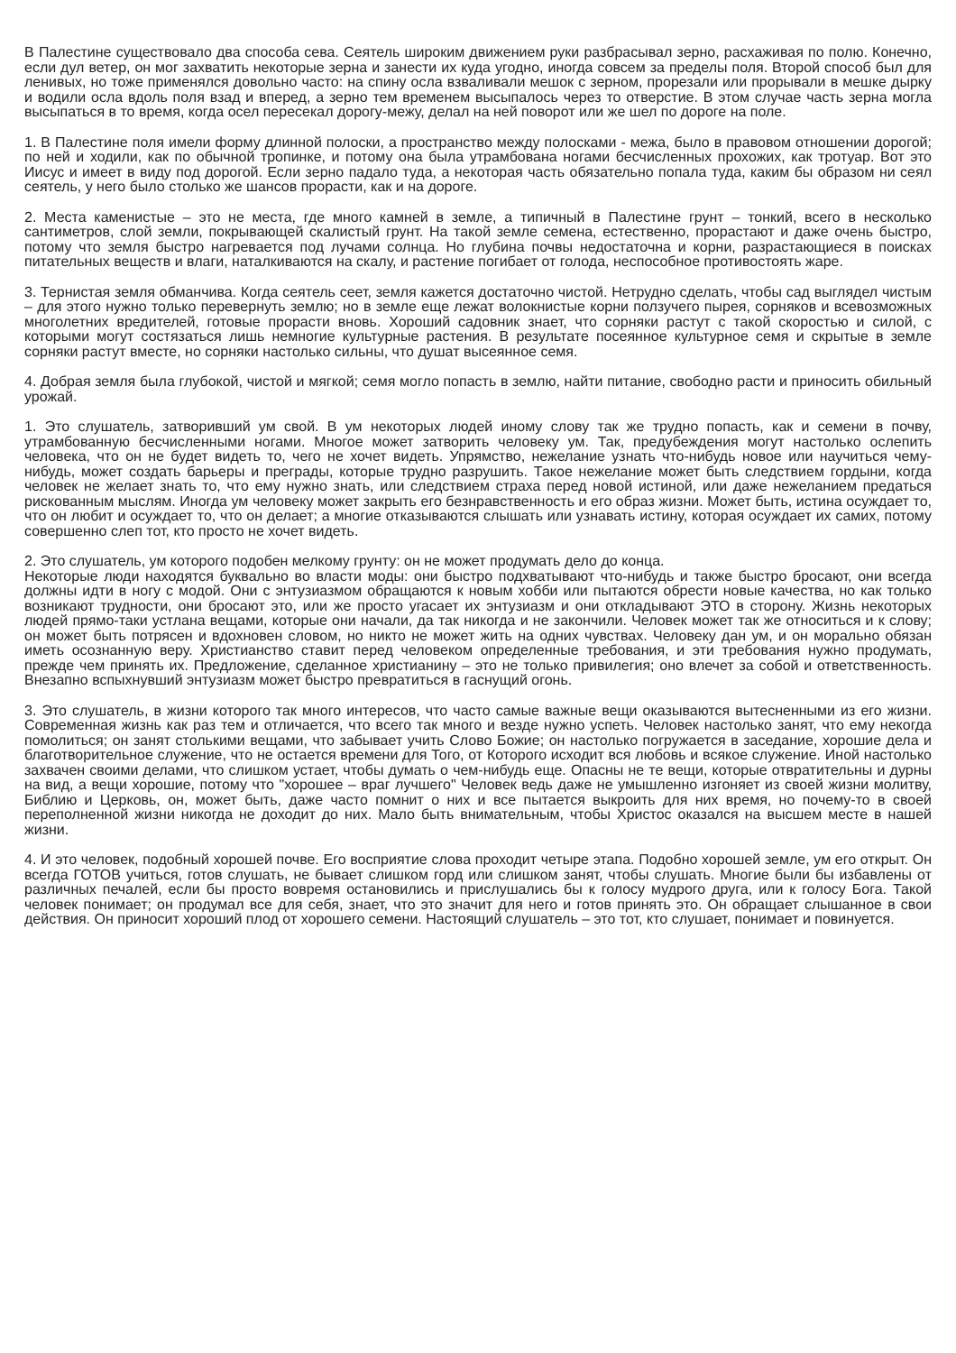В Палестине существовало два способа сева. Сеятель широким движением руки разбрасывал зерно, расхаживая по полю. Конечно, если дул ветер, он мог захватить некоторые зерна и занести их куда угодно, иногда совсем за пределы поля. Второй способ был для ленивых, но тоже применялся довольно часто: на спину осла взваливали мешок с зерном, прорезали или прорывали в мешке дырку и водили осла вдоль поля взад и вперед, а зерно тем временем высыпалось через то отверстие. В этом случае часть зерна могла высыпаться в то время, когда осел пересекал дорогу-межу, делал на ней поворот или же шел по дороге на поле.
1. В Палестине поля имели форму длинной полоски, а пространство между полосками - межа, было в правовом отношении дорогой; по ней и ходили, как по обычной тропинке, и потому она была утрамбована ногами бесчисленных прохожих, как тротуар. Вот это Иисус и имеет в виду под дорогой. Если зерно падало туда, а некоторая часть обязательно попала туда, каким бы образом ни сеял сеятель, у него было столько же шансов прорасти, как и на дороге.
2. Места каменистые – это не места, где много камней в земле, а типичный в Палестине грунт – тонкий, всего в несколько сантиметров, слой земли, покрывающей скалистый грунт. На такой земле семена, естественно, прорастают и даже очень быстро, потому что земля быстро нагревается под лучами солнца. Но глубина почвы недостаточна и корни, разрастающиеся в поисках питательных веществ и влаги, наталкиваются на скалу, и растение погибает от голода, неспособное противостоять жаре.
3. Тернистая земля обманчива. Когда сеятель сеет, земля кажется достаточно чистой. Нетрудно сделать, чтобы сад выглядел чистым – для этого нужно только перевернуть землю; но в земле еще лежат волокнистые корни ползучего пырея, сорняков и всевозможных многолетних вредителей, готовые прорасти вновь. Хороший садовник знает, что сорняки растут с такой скоростью и силой, с которыми могут состязаться лишь немногие культурные растения. В результате посеянное культурное семя и скрытые в земле сорняки растут вместе, но сорняки настолько сильны, что душат высеянное семя.
4. Добрая земля была глубокой, чистой и мягкой; семя могло попасть в землю, найти питание, свободно расти и приносить обильный урожай.
1. Это слушатель, затворивший ум свой. В ум некоторых людей иному слову так же трудно попасть, как и семени в почву, утрамбованную бесчисленными ногами. Многое может затворить человеку ум. Так, предубеждения могут настолько ослепить человека, что он не будет видеть то, чего не хочет видеть. Упрямство, нежелание узнать что-нибудь новое или научиться чему-нибудь, может создать барьеры и преграды, которые трудно разрушить. Такое нежелание может быть следствием гордыни, когда человек не желает знать то, что ему нужно знать, или следствием страха перед новой истиной, или даже нежеланием предаться рискованным мыслям. Иногда ум человеку может закрыть его безнравственность и его образ жизни. Может быть, истина осуждает то, что он любит и осуждает то, что он делает; а многие отказываются слышать или узнавать истину, которая осуждает их самих, потому совершенно слеп тот, кто просто не хочет видеть.
2. Это слушатель, ум которого подобен мелкому грунту: он не может продумать дело до конца.
Некоторые люди находятся буквально во власти моды: они быстро подхватывают что-нибудь и также быстро бросают, они всегда должны идти в ногу с модой. Они с энтузиазмом обращаются к новым хобби или пытаются обрести новые качества, но как только возникают трудности, они бросают это, или же просто угасает их энтузиазм и они откладывают ЭТО в сторону. Жизнь некоторых людей прямо-таки устлана вещами, которые они начали, да так никогда и не закончили. Человек может так же относиться и к слову; он может быть потрясен и вдохновен словом, но никто не может жить на одних чувствах. Человеку дан ум, и он морально обязан иметь осознанную веру. Христианство ставит перед человеком определенные требования, и эти требования нужно продумать, прежде чем принять их. Предложение, сделанное христианину – это не только привилегия; оно влечет за собой и ответственность. Внезапно вспыхнувший энтузиазм может быстро превратиться в гаснущий огонь.
3. Это слушатель, в жизни которого так много интересов, что часто самые важные вещи оказываются вытесненными из его жизни. Современная жизнь как раз тем и отличается, что всего так много и везде нужно успеть. Человек настолько занят, что ему некогда помолиться; он занят столькими вещами, что забывает учить Слово Божие; он настолько погружается в заседание, хорошие дела и благотворительное служение, что не остается времени для Того, от Которого исходит вся любовь и всякое служение. Иной настолько захвачен своими делами, что слишком устает, чтобы думать о чем-нибудь еще. Опасны не те вещи, которые отвратительны и дурны на вид, а вещи хорошие, потому что "хорошее – враг лучшего" Человек ведь даже не умышленно изгоняет из своей жизни молитву, Библию и Церковь, он, может быть, даже часто помнит о них и все пытается выкроить для них время, но почему-то в своей переполненной жизни никогда не доходит до них. Мало быть внимательным, чтобы Христос оказался на высшем месте в нашей жизни.
4. И это человек, подобный хорошей почве. Его восприятие слова проходит четыре этапа. Подобно хорошей земле, ум его открыт. Он всегда ГОТОВ учиться, готов слушать, не бывает слишком горд или слишком занят, чтобы слушать. Многие были бы избавлены от различных печалей, если бы просто вовремя остановились и прислушались бы к голосу мудрого друга, или к голосу Бога. Такой человек понимает; он продумал все для себя, знает, что это значит для него и готов принять это. Он обращает слышанное в свои действия. Он приносит хороший плод от хорошего семени. Настоящий слушатель – это тот, кто слушает, понимает и повинуется.